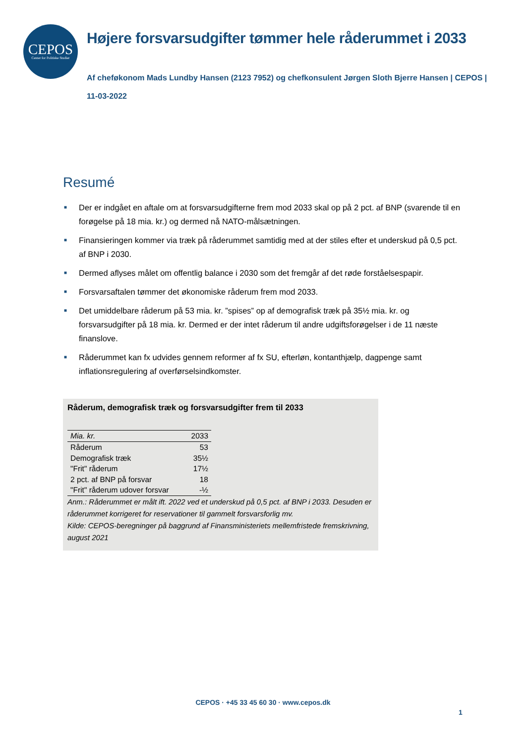CEPOS
Center for Politiske Studier
Højere forsvarsudgifter tømmer hele råderummet i 2033
Af cheføkonom Mads Lundby Hansen (2123 7952) og chefkonsulent Jørgen Sloth Bjerre Hansen | CEPOS |
11-03-2022
Resumé
■ Der er indgået en aftale om at forsvarsudgifterne frem mod 2033 skal op på 2 pct. af BNP (svarende til en forøgelse på 18 mia. kr.) og dermed nå NATO-målsætningen.
■ Finansieringen kommer via træk på råderummet samtidig med at der stiles efter et underskud på 0,5 pct. af BNP i 2030.
■ Dermed aflyses målet om offentlig balance i 2030 som det fremgår af det røde forståelsespapir.
■ Forsvarsaftalen tømmer det økonomiske råderum frem mod 2033.
■ Det umiddelbare råderum på 53 mia. kr. ”spises” op af demografisk træk på 35½ mia. kr. og forsvarsudgifter på 18 mia. kr. Dermed er der intet råderum til andre udgiftsforøgelser i de 11 næste finanslove.
■ Råderummet kan fx udvides gennem reformer af fx SU, efterløn, kontanthjælp, dagpenge samt inflationsregulering af overførselsindkomster.
Råderum, demografisk træk og forsvarsudgifter frem til 2033
| Mia. kr. | 2033 |
| --- | --- |
| Råderum | 53 |
| Demografisk træk | 35½ |
| "Frit" råderum | 17½ |
| 2 pct. af BNP på forsvar | 18 |
| "Frit" råderum udover forsvar | -½ |
Anm.: Råderummet er målt ift. 2022 ved et underskud på 0,5 pct. af BNP i 2033. Desuden er råderummet korrigeret for reservationer til gammelt forsvarsforlig mv.
Kilde: CEPOS-beregninger på baggrund af Finansministeriets mellemfristede fremskrivning, august 2021
CEPOS · +45 33 45 60 30 · www.cepos.dk
1